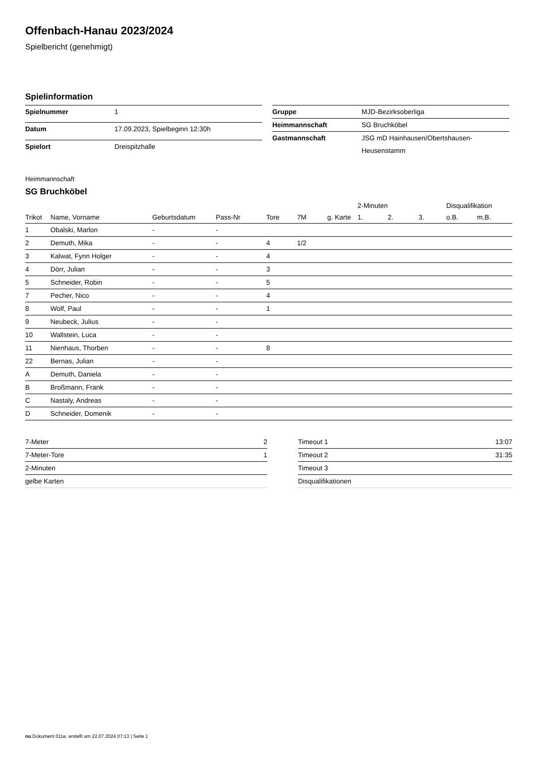Offenbach-Hanau 2023/2024
Spielbericht (genehmigt)
Spielinformation
| Spielnummer | 1 |
| Datum | 17.09.2023, Spielbeginn 12:30h |
| Spielort | Dreispitzhalle |
| Gruppe | MJD-Bezirksoberliga |
| Heimmannschaft | SG Bruchköbel |
| Gastmannschaft | JSG mD Hainhausen/Obertshausen-Heusenstamm |
Heimmannschaft
SG Bruchköbel
| | | | | | | | 2-Minuten | | | Disqualifikation | |
| --- | --- | --- | --- | --- | --- | --- | --- | --- | --- | --- | --- |
| Trikot | Name, Vorname | Geburtsdatum | Pass-Nr | Tore | 7M | g. Karte | 1. | 2. | 3. | o.B. | m.B. |
| 1 | Obalski, Marlon | - | - | | | | | | | | |
| 2 | Demuth, Mika | - | - | 4 | 1/2 | | | | | | |
| 3 | Kalwat, Fynn Holger | - | - | 4 | | | | | | | |
| 4 | Dörr, Julian | - | - | 3 | | | | | | | |
| 5 | Schneider, Robin | - | - | 5 | | | | | | | |
| 7 | Pecher, Nico | - | - | 4 | | | | | | | |
| 8 | Wolf, Paul | - | - | 1 | | | | | | | |
| 9 | Neubeck, Julius | - | - | | | | | | | | |
| 10 | Wallstein, Luca | - | - | | | | | | | | |
| 11 | Nienhaus, Thorben | - | - | 8 | | | | | | | |
| 22 | Bernas, Julian | - | - | | | | | | | | |
| A | Demuth, Daniela | - | - | | | | | | | | |
| B | Broßmann, Frank | - | - | | | | | | | | |
| C | Nastaly, Andreas | - | - | | | | | | | | |
| D | Schneider, Domenik | - | - | | | | | | | | |
| 7-Meter | 2 |
| 7-Meter-Tore | 1 |
| 2-Minuten | |
| gelbe Karten | |
| Timeout 1 | 13:07 |
| Timeout 2 | 31:35 |
| Timeout 3 | |
| Disqualifikationen | |
nu.Dokument 011e, erstellt am 22.07.2024 07:13 | Seite 1